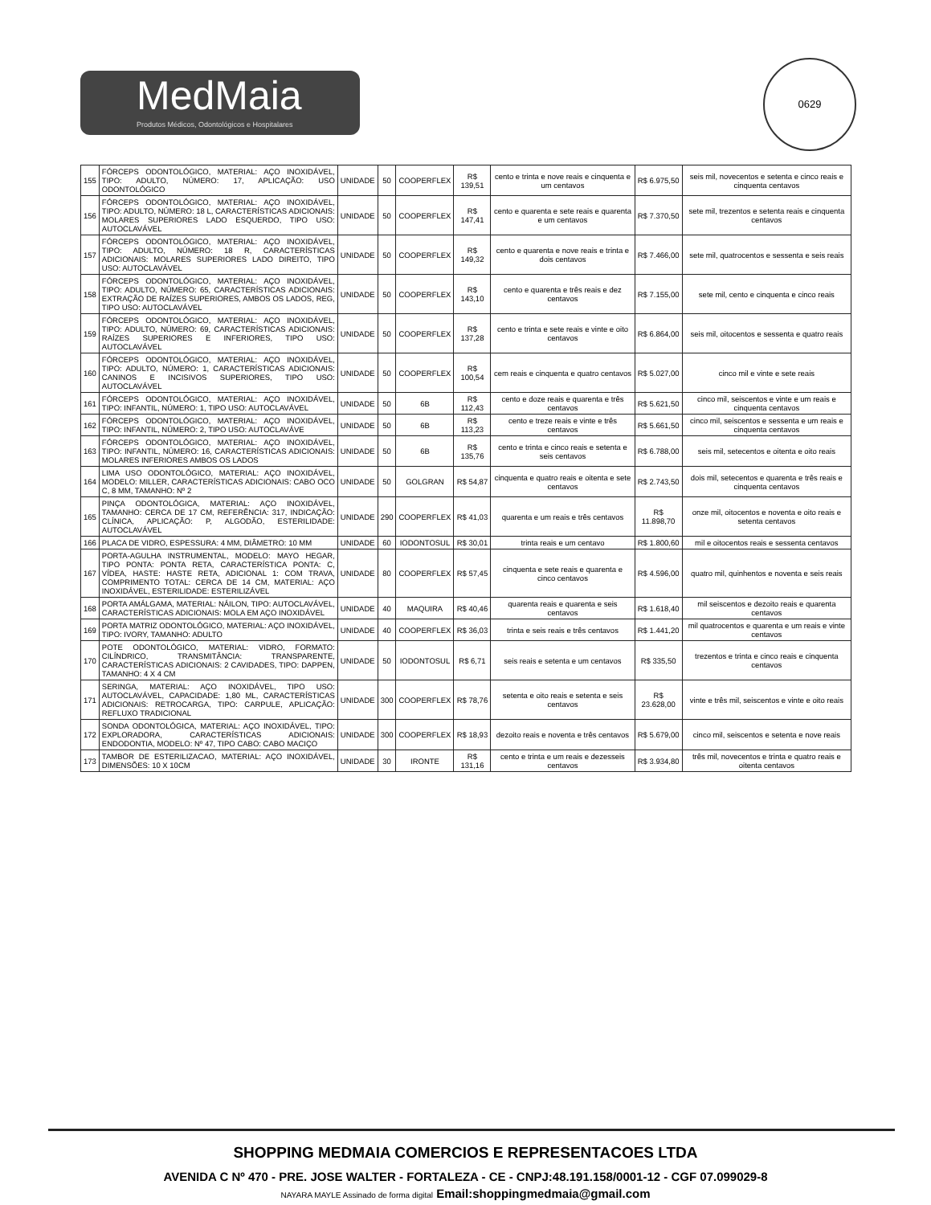MedMaia
Produtos Médicos, Odontológicos e Hospitalares
0629
| 155 | FÓRCEPS ODONTOLÓGICO, MATERIAL: AÇO INOXIDÁVEL, TIPO: ADULTO, NÚMERO: 17, APLICAÇÃO: USO ODONTOLÓGICO | UNIDADE | 50 | COOPERFLEX | R$ 139,51 | cento e trinta e nove reais e cinquenta e um centavos | R$ 6.975,50 | seis mil, novecentos e setenta e cinco reais e cinquenta centavos |
| 156 | FÓRCEPS ODONTOLÓGICO, MATERIAL: AÇO INOXIDÁVEL, TIPO: ADULTO, NÚMERO: 18 L, CARACTERÍSTICAS ADICIONAIS: MOLARES SUPERIORES LADO ESQUERDO, TIPO USO: AUTOCLAVÁVEL | UNIDADE | 50 | COOPERFLEX | R$ 147,41 | cento e quarenta e sete reais e quarenta e um centavos | R$ 7.370,50 | sete mil, trezentos e setenta reais e cinquenta centavos |
| 157 | FÓRCEPS ODONTOLÓGICO, MATERIAL: AÇO INOXIDÁVEL, TIPO: ADULTO, NÚMERO: 18 R, CARACTERÍSTICAS ADICIONAIS: MOLARES SUPERIORES LADO DIREITO, TIPO USO: AUTOCLAVÁVEL | UNIDADE | 50 | COOPERFLEX | R$ 149,32 | cento e quarenta e nove reais e trinta e dois centavos | R$ 7.466,00 | sete mil, quatrocentos e sessenta e seis reais |
| 158 | FÓRCEPS ODONTOLÓGICO, MATERIAL: AÇO INOXIDÁVEL, TIPO: ADULTO, NÚMERO: 65, CARACTERÍSTICAS ADICIONAIS: EXTRAÇÃO DE RAÍZES SUPERIORES, AMBOS OS LADOS, REG, TIPO USO: AUTOCLAVÁVEL | UNIDADE | 50 | COOPERFLEX | R$ 143,10 | cento e quarenta e três reais e dez centavos | R$ 7.155,00 | sete mil, cento e cinquenta e cinco reais |
| 159 | FÓRCEPS ODONTOLÓGICO, MATERIAL: AÇO INOXIDÁVEL, TIPO: ADULTO, NÚMERO: 69, CARACTERÍSTICAS ADICIONAIS: RAÍZES SUPERIORES E INFERIORES, TIPO USO: AUTOCLAVÁVEL | UNIDADE | 50 | COOPERFLEX | R$ 137,28 | cento e trinta e sete reais e vinte e oito centavos | R$ 6.864,00 | seis mil, oitocentos e sessenta e quatro reais |
| 160 | FÓRCEPS ODONTOLÓGICO, MATERIAL: AÇO INOXIDÁVEL, TIPO: ADULTO, NÚMERO: 1, CARACTERÍSTICAS ADICIONAIS: CANINOS E INCISIVOS SUPERIORES, TIPO USO: AUTOCLAVÁVEL | UNIDADE | 50 | COOPERFLEX | R$ 100,54 | cem reais e cinquenta e quatro centavos | R$ 5.027,00 | cinco mil e vinte e sete reais |
| 161 | FÓRCEPS ODONTOLÓGICO, MATERIAL: AÇO INOXIDÁVEL, TIPO: INFANTIL, NÚMERO: 1, TIPO USO: AUTOCLAVÁVEL | UNIDADE | 50 | 6B | R$ 112,43 | cento e doze reais e quarenta e três centavos | R$ 5.621,50 | cinco mil, seiscentos e vinte e um reais e cinquenta centavos |
| 162 | FÓRCEPS ODONTOLÓGICO, MATERIAL: AÇO INOXIDÁVEL, TIPO: INFANTIL, NÚMERO: 2, TIPO USO: AUTOCLAVÁVE | UNIDADE | 50 | 6B | R$ 113,23 | cento e treze reais e vinte e três centavos | R$ 5.661,50 | cinco mil, seiscentos e sessenta e um reais e cinquenta centavos |
| 163 | FÓRCEPS ODONTOLÓGICO, MATERIAL: AÇO INOXIDÁVEL, TIPO: INFANTIL, NÚMERO: 16, CARACTERÍSTICAS ADICIONAIS: MOLARES INFERIORES AMBOS OS LADOS | UNIDADE | 50 | 6B | R$ 135,76 | cento e trinta e cinco reais e setenta e seis centavos | R$ 6.788,00 | seis mil, setecentos e oitenta e oito reais |
| 164 | LIMA USO ODONTOLÓGICO, MATERIAL: AÇO INOXIDÁVEL, MODELO: MILLER, CARACTERÍSTICAS ADICIONAIS: CABO OCO C, 8 MM, TAMANHO: Nº 2 | UNIDADE | 50 | GOLGRAN | R$ 54,87 | cinquenta e quatro reais e oitenta e sete centavos | R$ 2.743,50 | dois mil, setecentos e quarenta e três reais e cinquenta centavos |
| 165 | PINÇA ODONTOLÓGICA, MATERIAL: AÇO INOXIDÁVEL, TAMANHO: CERCA DE 17 CM, REFERÊNCIA: 317, INDICAÇÃO: CLÍNICA, APLICAÇÃO: P, ALGODÃO, ESTERILIDADE: AUTOCLAVÁVEL | UNIDADE | 290 | COOPERFLEX | R$ 41,03 | quarenta e um reais e três centavos | R$ 11.898,70 | onze mil, oitocentos e noventa e oito reais e setenta centavos |
| 166 | PLACA DE VIDRO, ESPESSURA: 4 MM, DIÂMETRO: 10 MM | UNIDADE | 60 | IODONTOSUL | R$ 30,01 | trinta reais e um centavo | R$ 1.800,60 | mil e oitocentos reais e sessenta centavos |
| 167 | PORTA-AGULHA INSTRUMENTAL, MODELO: MAYO HEGAR, TIPO PONTA: PONTA RETA, CARACTERÍSTICA PONTA: C, VÍDEA, HASTE: HASTE RETA, ADICIONAL 1: COM TRAVA, COMPRIMENTO TOTAL: CERCA DE 14 CM, MATERIAL: AÇO INOXIDÁVEL, ESTERILIDADE: ESTERILIZÁVEL | UNIDADE | 80 | COOPERFLEX | R$ 57,45 | cinquenta e sete reais e quarenta e cinco centavos | R$ 4.596,00 | quatro mil, quinhentos e noventa e seis reais |
| 168 | PORTA AMÁLGAMA, MATERIAL: NÁILON, TIPO: AUTOCLAVÁVEL, CARACTERÍSTICAS ADICIONAIS: MOLA EM AÇO INOXIDÁVEL | UNIDADE | 40 | MAQUIRA | R$ 40,46 | quarenta reais e quarenta e seis centavos | R$ 1.618,40 | mil seiscentos e dezoito reais e quarenta centavos |
| 169 | PORTA MATRIZ ODONTOLÓGICO, MATERIAL: AÇO INOXIDÁVEL, TIPO: IVORY, TAMANHO: ADULTO | UNIDADE | 40 | COOPERFLEX | R$ 36,03 | trinta e seis reais e três centavos | R$ 1.441,20 | mil quatrocentos e quarenta e um reais e vinte centavos |
| 170 | POTE ODONTOLÓGICO, MATERIAL: VIDRO, FORMATO: CILÍNDRICO, TRANSMITÂNCIA: TRANSPARENTE, CARACTERÍSTICAS ADICIONAIS: 2 CAVIDADES, TIPO: DAPPEN, TAMANHO: 4 X 4 CM | UNIDADE | 50 | IODONTOSUL | R$ 6,71 | seis reais e setenta e um centavos | R$ 335,50 | trezentos e trinta e cinco reais e cinquenta centavos |
| 171 | SERINGA, MATERIAL: AÇO INOXIDÁVEL, TIPO USO: AUTOCLAVÁVEL, CAPACIDADE: 1,80 ML, CARACTERÍSTICAS ADICIONAIS: RETROCARGA, TIPO: CARPULE, APLICAÇÃO: REFLUXO TRADICIONAL | UNIDADE | 300 | COOPERFLEX | R$ 78,76 | setenta e oito reais e setenta e seis centavos | R$ 23.628,00 | vinte e três mil, seiscentos e vinte e oito reais |
| 172 | SONDA ODONTOLÓGICA, MATERIAL: AÇO INOXIDÁVEL, TIPO: EXPLORADORA, CARACTERÍSTICAS ADICIONAIS: ENDODONTIA, MODELO: Nº 47, TIPO CABO: CABO MACIÇO | UNIDADE | 300 | COOPERFLEX | R$ 18,93 | dezoito reais e noventa e três centavos | R$ 5.679,00 | cinco mil, seiscentos e setenta e nove reais |
| 173 | TAMBOR DE ESTERILIZACAO, MATERIAL: AÇO INOXIDÁVEL, DIMENSÕES: 10 X 10CM | UNIDADE | 30 | IRONTE | R$ 131,16 | cento e trinta e um reais e dezesseis centavos | R$ 3.934,80 | três mil, novecentos e trinta e quatro reais e oitenta centavos |
SHOPPING MEDMAIA COMERCIOS E REPRESENTACOES LTDA
AVENIDA C Nº 470 - PRE. JOSE WALTER - FORTALEZA - CE - CNPJ:48.191.158/0001-12 - CGF 07.099029-8
NAYARA MAYLE Assinado de forma digital Email:shoppingmedmaia@gmail.com